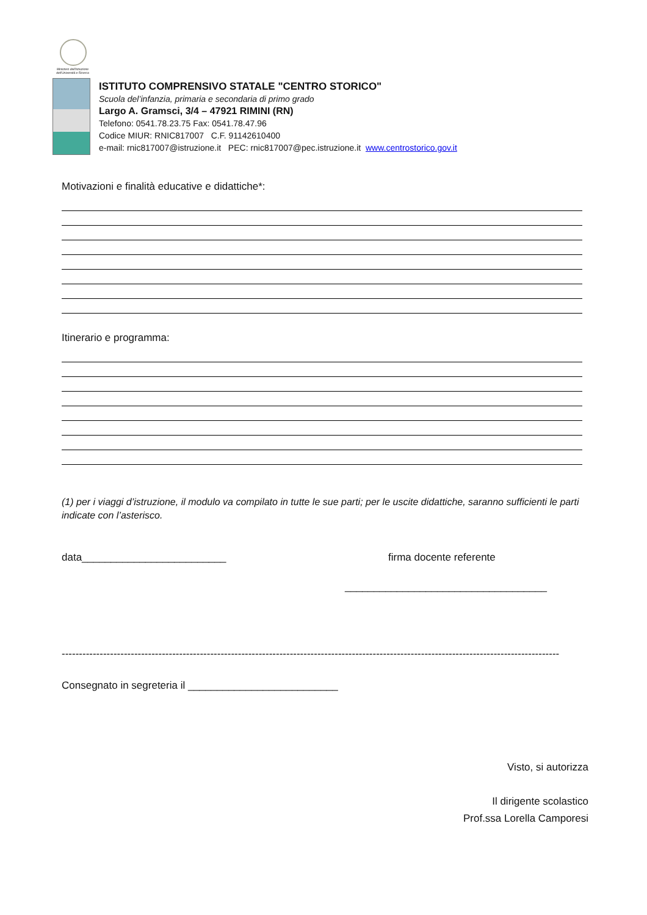Ministero dell'Istruzione dell'Università e Ricerca
ISTITUTO COMPRENSIVO STATALE "CENTRO STORICO"
Scuola del’infanzia, primaria e secondaria di primo grado
Largo A. Gramsci, 3/4 – 47921 RIMINI (RN)
Telefono: 0541.78.23.75 Fax: 0541.78.47.96
Codice MIUR: RNIC817007 C.F. 91142610400
e-mail: rnic817007@istruzione.it PEC: rnic817007@pec.istruzione.it www.centrostorico.gov.it
Motivazioni e finalità educative e didattiche*:
Itinerario e programma:
(1) per i viaggi d’istruzione, il modulo va compilato in tutte le sue parti; per le uscite didattiche, saranno sufficienti le parti indicate con l’asterisco.
data_________________________ firma docente referente
___________________________________
------------------------------------------------------------------------------------------------------------------------------------------------
Consegnato in segreteria il __________________________
Visto, si autorizza
Il dirigente scolastico
Prof.ssa Lorella Camporesi